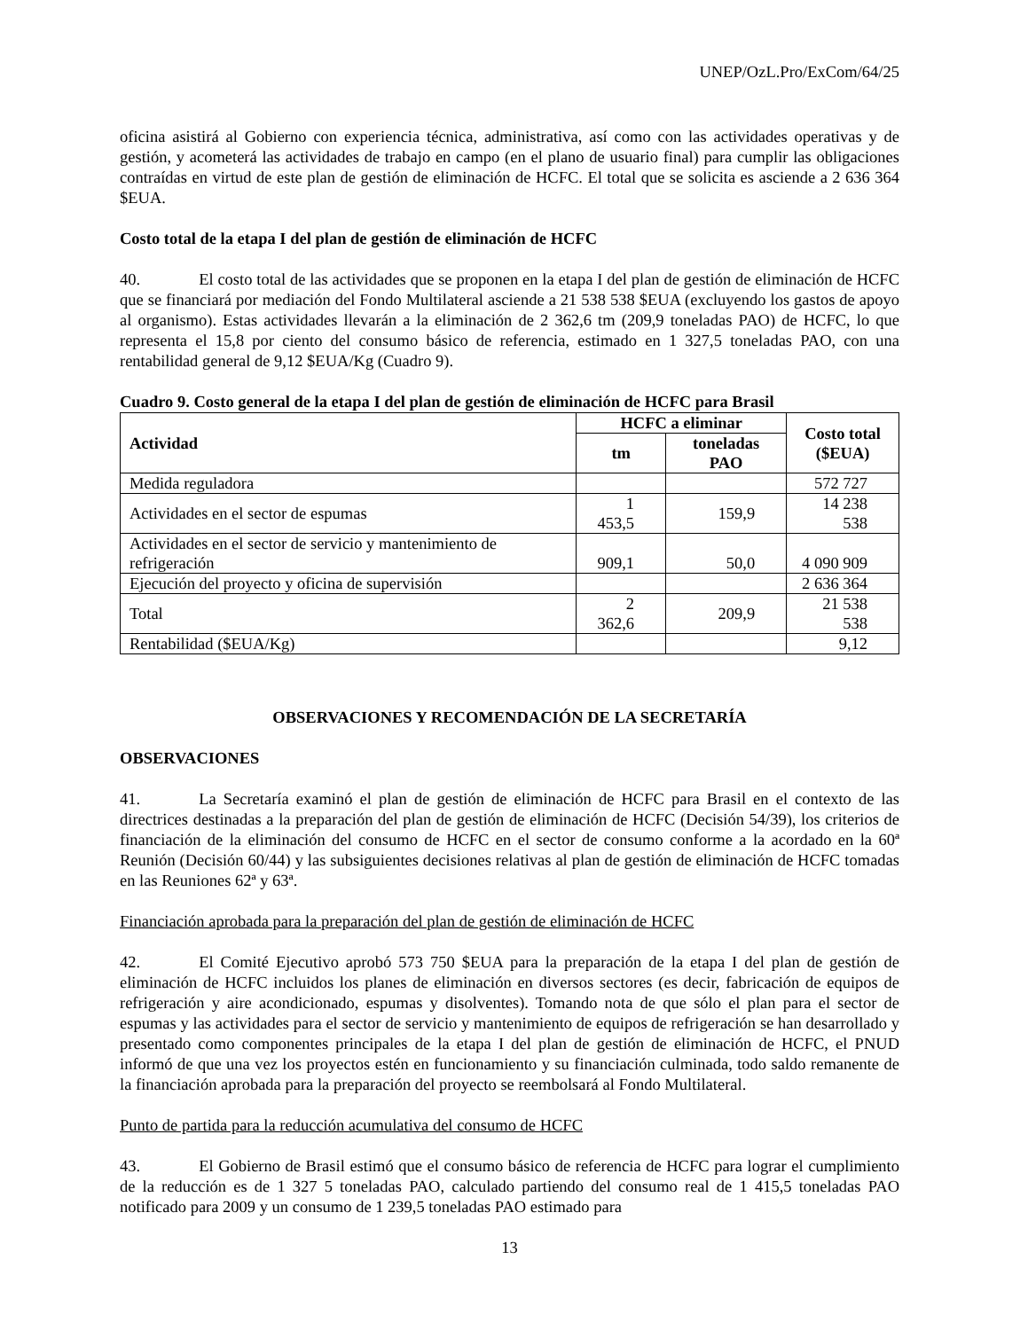UNEP/OzL.Pro/ExCom/64/25
oficina asistirá al Gobierno con experiencia técnica, administrativa, así como con las actividades operativas y de gestión, y acometerá las actividades de trabajo en campo (en el plano de usuario final) para cumplir las obligaciones contraídas en virtud de este plan de gestión de eliminación de HCFC. El total que se solicita es asciende a 2 636 364 $EUA.
Costo total de la etapa I del plan de gestión de eliminación de HCFC
40. El costo total de las actividades que se proponen en la etapa I del plan de gestión de eliminación de HCFC que se financiará por mediación del Fondo Multilateral asciende a 21 538 538 $EUA (excluyendo los gastos de apoyo al organismo). Estas actividades llevarán a la eliminación de 2 362,6 tm (209,9 toneladas PAO) de HCFC, lo que representa el 15,8 por ciento del consumo básico de referencia, estimado en 1 327,5 toneladas PAO, con una rentabilidad general de 9,12 $EUA/Kg (Cuadro 9).
Cuadro 9. Costo general de la etapa I del plan de gestión de eliminación de HCFC para Brasil
| Actividad | HCFC a eliminar | | Costo total ($EUA) |
| --- | --- | --- | --- |
| | tm | toneladas PAO | |
| Medida reguladora | | | 572 727 |
| Actividades en el sector de espumas | 1 453,5 | 159,9 | 14 238 538 |
| Actividades en el sector de servicio y mantenimiento de refrigeración | 909,1 | 50,0 | 4 090 909 |
| Ejecución del proyecto y oficina de supervisión | | | 2 636 364 |
| Total | 2 362,6 | 209,9 | 21 538 538 |
| Rentabilidad ($EUA/Kg) | | | 9,12 |
OBSERVACIONES Y RECOMENDACIÓN DE LA SECRETARÍA
OBSERVACIONES
41. La Secretaría examinó el plan de gestión de eliminación de HCFC para Brasil en el contexto de las directrices destinadas a la preparación del plan de gestión de eliminación de HCFC (Decisión 54/39), los criterios de financiación de la eliminación del consumo de HCFC en el sector de consumo conforme a la acordado en la 60ª Reunión (Decisión 60/44) y las subsiguientes decisiones relativas al plan de gestión de eliminación de HCFC tomadas en las Reuniones 62ª y 63ª.
Financiación aprobada para la preparación del plan de gestión de eliminación de HCFC
42. El Comité Ejecutivo aprobó 573 750 $EUA para la preparación de la etapa I del plan de gestión de eliminación de HCFC incluidos los planes de eliminación en diversos sectores (es decir, fabricación de equipos de refrigeración y aire acondicionado, espumas y disolventes). Tomando nota de que sólo el plan para el sector de espumas y las actividades para el sector de servicio y mantenimiento de equipos de refrigeración se han desarrollado y presentado como componentes principales de la etapa I del plan de gestión de eliminación de HCFC, el PNUD informó de que una vez los proyectos estén en funcionamiento y su financiación culminada, todo saldo remanente de la financiación aprobada para la preparación del proyecto se reembolsará al Fondo Multilateral.
Punto de partida para la reducción acumulativa del consumo de HCFC
43. El Gobierno de Brasil estimó que el consumo básico de referencia de HCFC para lograr el cumplimiento de la reducción es de 1 327 5 toneladas PAO, calculado partiendo del consumo real de 1 415,5 toneladas PAO notificado para 2009 y un consumo de 1 239,5 toneladas PAO estimado para
13